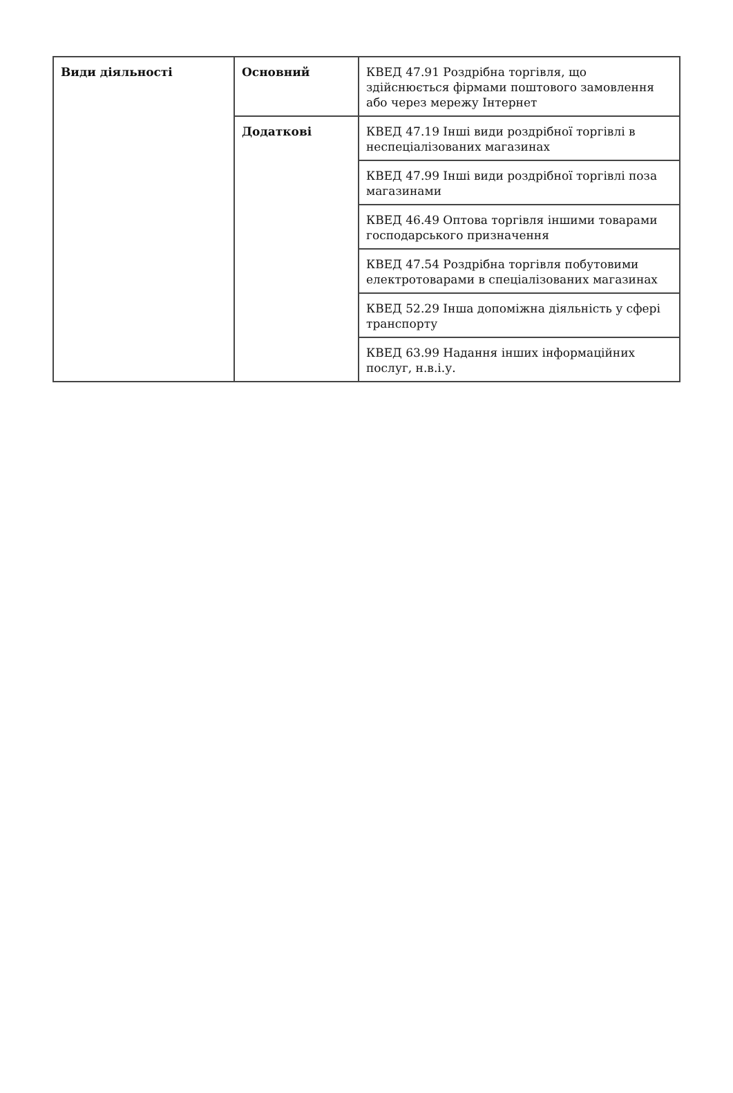| Види діяльності | Основний | КВЕД 47.91 Роздрібна торгівля, що здійснюється фірмами поштового замовлення або через мережу Інтернет |
| | Додаткові | КВЕД 47.19 Інші види роздрібної торгівлі в неспеціалізованих магазинах |
| | | КВЕД 47.99 Інші види роздрібної торгівлі поза магазинами |
| | | КВЕД 46.49 Оптова торгівля іншими товарами господарського призначення |
| | | КВЕД 47.54 Роздрібна торгівля побутовими електротоварами в спеціалізованих магазинах |
| | | КВЕД 52.29 Інша допоміжна діяльність у сфері транспорту |
| | | КВЕД 63.99 Надання інших інформаційних послуг, н.в.і.у. |